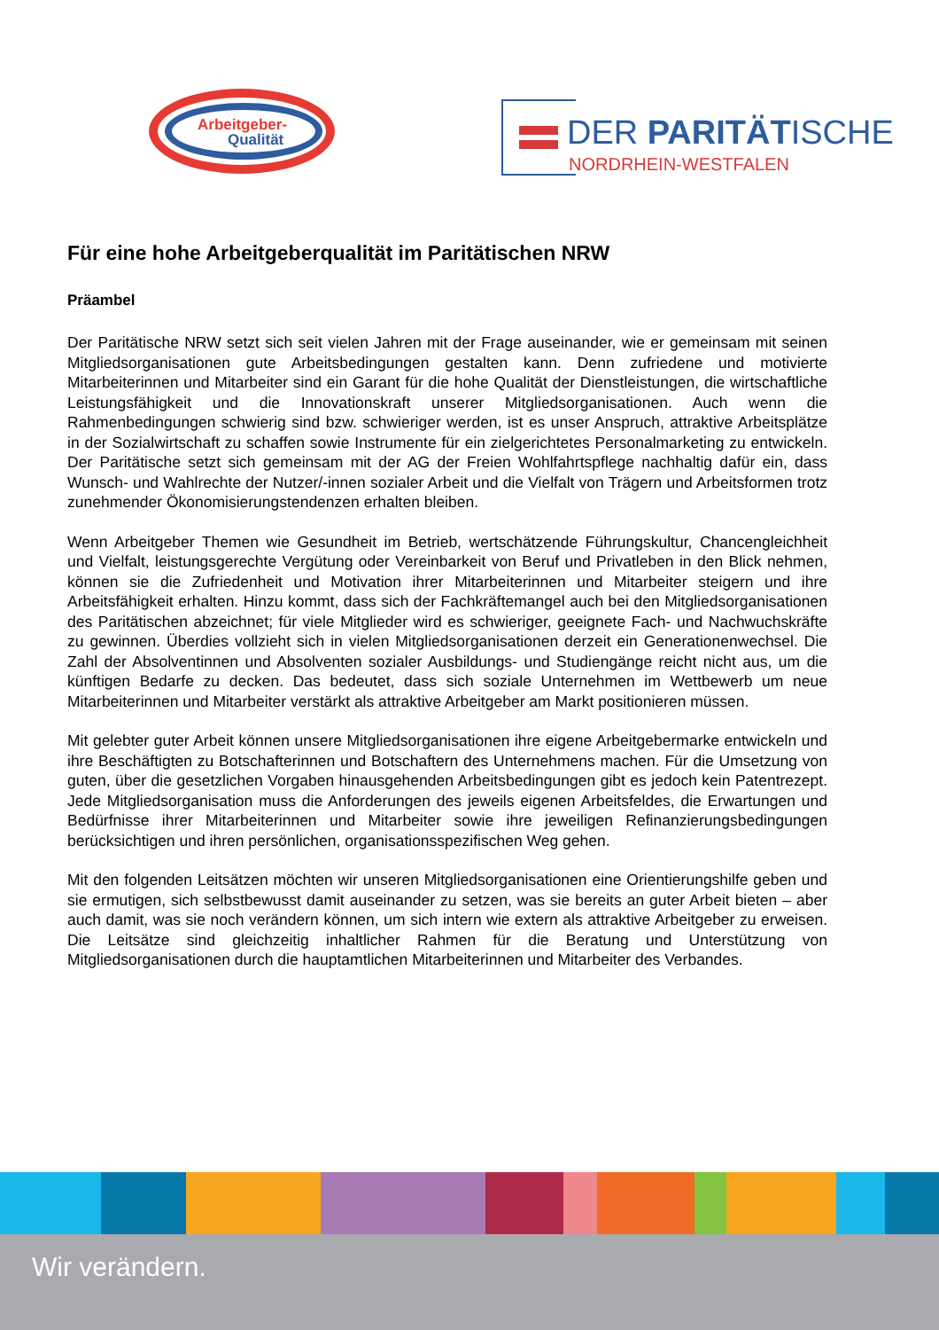Arbeitgeber-
Qualität
DER PARITÄTISCHE
NORDRHEIN-WESTFALEN
Für eine hohe Arbeitgeberqualität im Paritätischen NRW
Präambel
Der Paritätische NRW setzt sich seit vielen Jahren mit der Frage auseinander, wie er gemeinsam mit seinen Mitgliedsorganisationen gute Arbeitsbedingungen gestalten kann. Denn zufriedene und motivierte Mitarbeiterinnen und Mitarbeiter sind ein Garant für die hohe Qualität der Dienstleistungen, die wirtschaftliche Leistungsfähigkeit und die Innovationskraft unserer Mitgliedsorganisationen. Auch wenn die Rahmenbedingungen schwierig sind bzw. schwieriger werden, ist es unser Anspruch, attraktive Arbeitsplätze in der Sozialwirtschaft zu schaffen sowie Instrumente für ein zielgerichtetes Personalmarketing zu entwickeln. Der Paritätische setzt sich gemeinsam mit der AG der Freien Wohlfahrtspflege nachhaltig dafür ein, dass Wunsch- und Wahlrechte der Nutzer/-innen sozialer Arbeit und die Vielfalt von Trägern und Arbeitsformen trotz zunehmender Ökonomisierungstendenzen erhalten bleiben.
Wenn Arbeitgeber Themen wie Gesundheit im Betrieb, wertschätzende Führungskultur, Chancengleichheit und Vielfalt, leistungsgerechte Vergütung oder Vereinbarkeit von Beruf und Privatleben in den Blick nehmen, können sie die Zufriedenheit und Motivation ihrer Mitarbeiterinnen und Mitarbeiter steigern und ihre Arbeitsfähigkeit erhalten. Hinzu kommt, dass sich der Fachkräftemangel auch bei den Mitgliedsorganisationen des Paritätischen abzeichnet; für viele Mitglieder wird es schwieriger, geeignete Fach- und Nachwuchskräfte zu gewinnen. Überdies vollzieht sich in vielen Mitgliedsorganisationen derzeit ein Generationenwechsel. Die Zahl der Absolventinnen und Absolventen sozialer Ausbildungs- und Studiengänge reicht nicht aus, um die künftigen Bedarfe zu decken. Das bedeutet, dass sich soziale Unternehmen im Wettbewerb um neue Mitarbeiterinnen und Mitarbeiter verstärkt als attraktive Arbeitgeber am Markt positionieren müssen.
Mit gelebter guter Arbeit können unsere Mitgliedsorganisationen ihre eigene Arbeitgebermarke entwickeln und ihre Beschäftigten zu Botschafterinnen und Botschaftern des Unternehmens machen. Für die Umsetzung von guten, über die gesetzlichen Vorgaben hinausgehenden Arbeitsbedingungen gibt es jedoch kein Patentrezept. Jede Mitgliedsorganisation muss die Anforderungen des jeweils eigenen Arbeitsfeldes, die Erwartungen und Bedürfnisse ihrer Mitarbeiterinnen und Mitarbeiter sowie ihre jeweiligen Refinanzierungsbedingungen berücksichtigen und ihren persönlichen, organisationsspezifischen Weg gehen.
Mit den folgenden Leitsätzen möchten wir unseren Mitgliedsorganisationen eine Orientierungshilfe geben und sie ermutigen, sich selbstbewusst damit auseinander zu setzen, was sie bereits an guter Arbeit bieten – aber auch damit, was sie noch verändern können, um sich intern wie extern als attraktive Arbeitgeber zu erweisen. Die Leitsätze sind gleichzeitig inhaltlicher Rahmen für die Beratung und Unterstützung von Mitgliedsorganisationen durch die hauptamtlichen Mitarbeiterinnen und Mitarbeiter des Verbandes.
Wir verändern.